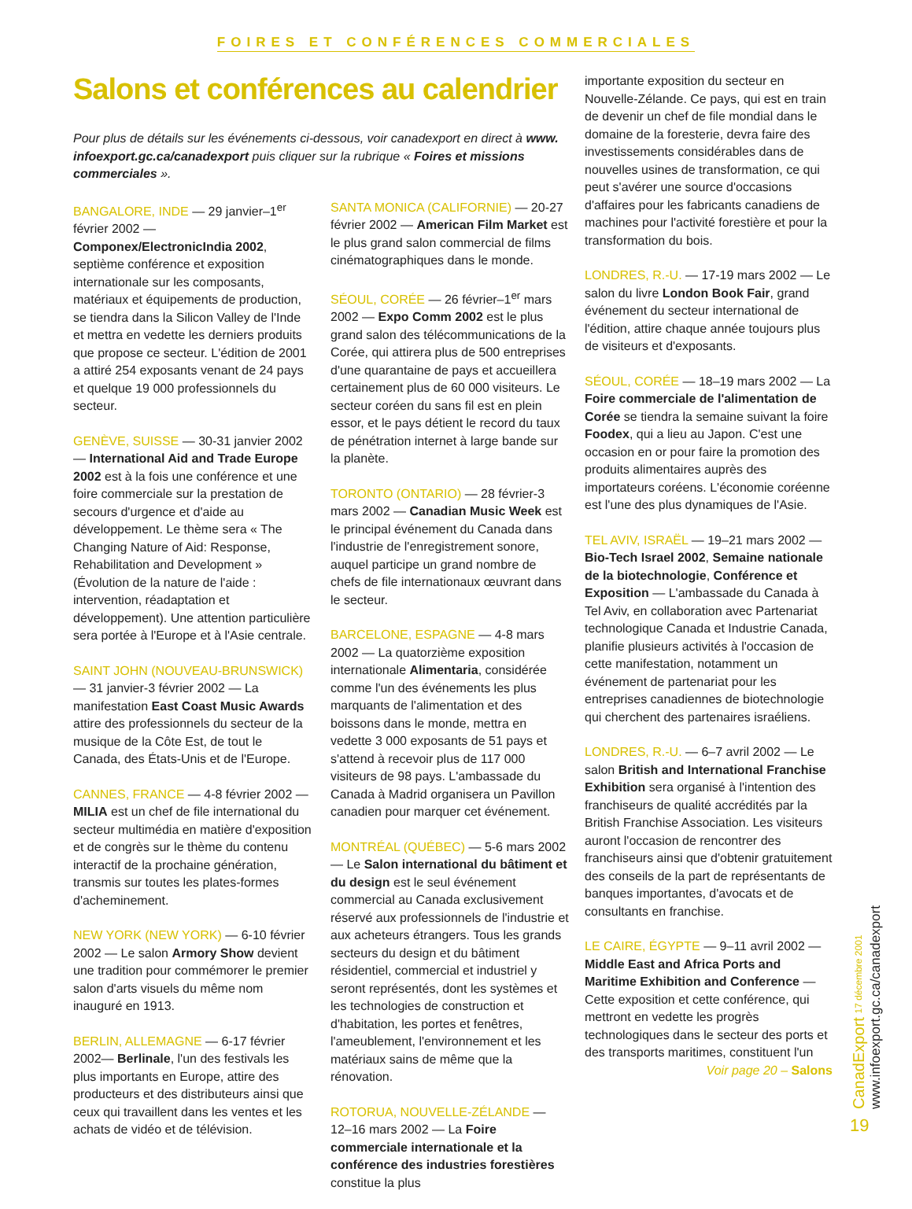FOIRES ET CONFÉRENCES COMMERCIALES
Salons et conférences au calendrier
Pour plus de détails sur les événements ci-dessous, voir canadexport en direct à www. infoexport.gc.ca/canadexport puis cliquer sur la rubrique « Foires et missions commerciales ».
BANGALORE, INDE — 29 janvier–1<sup>er</sup> février 2002 — Componex/ElectronicIndia 2002, septième conférence et exposition internationale sur les composants, matériaux et équipements de production, se tiendra dans la Silicon Valley de l'Inde et mettra en vedette les derniers produits que propose ce secteur. L'édition de 2001 a attiré 254 exposants venant de 24 pays et quelque 19 000 professionnels du secteur.
GENÈVE, SUISSE — 30-31 janvier 2002 — International Aid and Trade Europe 2002 est à la fois une conférence et une foire commerciale sur la prestation de secours d'urgence et d'aide au développement. Le thème sera « The Changing Nature of Aid: Response, Rehabilitation and Development » (Évolution de la nature de l'aide : intervention, réadaptation et développement). Une attention particulière sera portée à l'Europe et à l'Asie centrale.
SAINT JOHN (NOUVEAU-BRUNSWICK) — 31 janvier-3 février 2002 — La manifestation East Coast Music Awards attire des professionnels du secteur de la musique de la Côte Est, de tout le Canada, des États-Unis et de l'Europe.
CANNES, FRANCE — 4-8 février 2002 — MILIA est un chef de file international du secteur multimédia en matière d'exposition et de congrès sur le thème du contenu interactif de la prochaine génération, transmis sur toutes les plates-formes d'acheminement.
NEW YORK (NEW YORK) — 6-10 février 2002 — Le salon Armory Show devient une tradition pour commémorer le premier salon d'arts visuels du même nom inauguré en 1913.
BERLIN, ALLEMAGNE — 6-17 février 2002— Berlinale, l'un des festivals les plus importants en Europe, attire des producteurs et des distributeurs ainsi que ceux qui travaillent dans les ventes et les achats de vidéo et de télévision.
SANTA MONICA (CALIFORNIE) — 20-27 février 2002 — American Film Market est le plus grand salon commercial de films cinématographiques dans le monde.
SÉOUL, CORÉE — 26 février–1<sup>er</sup> mars 2002 — Expo Comm 2002 est le plus grand salon des télécommunications de la Corée, qui attirera plus de 500 entreprises d'une quarantaine de pays et accueillera certainement plus de 60 000 visiteurs. Le secteur coréen du sans fil est en plein essor, et le pays détient le record du taux de pénétration internet à large bande sur la planète.
TORONTO (ONTARIO) — 28 février-3 mars 2002 — Canadian Music Week est le principal événement du Canada dans l'industrie de l'enregistrement sonore, auquel participe un grand nombre de chefs de file internationaux œuvrant dans le secteur.
BARCELONE, ESPAGNE — 4-8 mars 2002 — La quatorzième exposition internationale Alimentaria, considérée comme l'un des événements les plus marquants de l'alimentation et des boissons dans le monde, mettra en vedette 3 000 exposants de 51 pays et s'attend à recevoir plus de 117 000 visiteurs de 98 pays. L'ambassade du Canada à Madrid organisera un Pavillon canadien pour marquer cet événement.
MONTRÉAL (QUÉBEC) — 5-6 mars 2002 — Le Salon international du bâtiment et du design est le seul événement commercial au Canada exclusivement réservé aux professionnels de l'industrie et aux acheteurs étrangers. Tous les grands secteurs du design et du bâtiment résidentiel, commercial et industriel y seront représentés, dont les systèmes et les technologies de construction et d'habitation, les portes et fenêtres, l'ameublement, l'environnement et les matériaux sains de même que la rénovation.
ROTORUA, NOUVELLE-ZÉLANDE — 12–16 mars 2002 — La Foire commerciale internationale et la conférence des industries forestières constitue la plus
importante exposition du secteur en Nouvelle-Zélande. Ce pays, qui est en train de devenir un chef de file mondial dans le domaine de la foresterie, devra faire des investissements considérables dans de nouvelles usines de transformation, ce qui peut s'avérer une source d'occasions d'affaires pour les fabricants canadiens de machines pour l'activité forestière et pour la transformation du bois.
LONDRES, R.-U. — 17-19 mars 2002 — Le salon du livre London Book Fair, grand événement du secteur international de l'édition, attire chaque année toujours plus de visiteurs et d'exposants.
SÉOUL, CORÉE — 18–19 mars 2002 — La Foire commerciale de l'alimentation de Corée se tiendra la semaine suivant la foire Foodex, qui a lieu au Japon. C'est une occasion en or pour faire la promotion des produits alimentaires auprès des importateurs coréens. L'économie coréenne est l'une des plus dynamiques de l'Asie.
TEL AVIV, ISRAËL — 19–21 mars 2002 — Bio-Tech Israel 2002, Semaine nationale de la biotechnologie, Conférence et Exposition — L'ambassade du Canada à Tel Aviv, en collaboration avec Partenariat technologique Canada et Industrie Canada, planifie plusieurs activités à l'occasion de cette manifestation, notamment un événement de partenariat pour les entreprises canadiennes de biotechnologie qui cherchent des partenaires israéliens.
LONDRES, R.-U. — 6–7 avril 2002 — Le salon British and International Franchise Exhibition sera organisé à l'intention des franchiseurs de qualité accrédités par la British Franchise Association. Les visiteurs auront l'occasion de rencontrer des franchiseurs ainsi que d'obtenir gratuitement des conseils de la part de représentants de banques importantes, d'avocats et de consultants en franchise.
LE CAIRE, ÉGYPTE — 9–11 avril 2002 — Middle East and Africa Ports and Maritime Exhibition and Conference — Cette exposition et cette conférence, qui mettront en vedette les progrès technologiques dans le secteur des ports et des transports maritimes, constituent l'un
Voir page 20 – Salons
CanadExport 17 décembre 2001 www.infoexport.gc.ca/canadexport
19